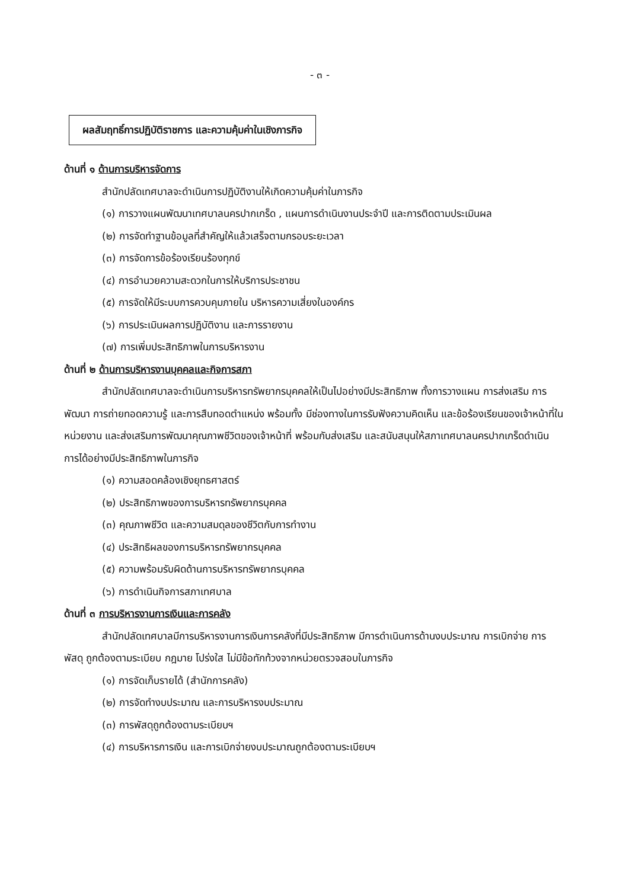- ๓ -
ผลสัมฤทธิ์การปฏิบัติราชการ และความคุ้มค่าในเชิงภารกิจ
ด้านที่ ๑ ด้านการบริหารจัดการ
สำนักปลัดเทศบาลจะดำเนินการปฏิบัติงานให้เกิดความคุ้มค่าในภารกิจ
(๑) การวางแผนพัฒนาเทศบาลนครปากเกร็ด , แผนการดำเนินงานประจำปี และการติดตามประเมินผล
(๒) การจัดทำฐานข้อมูลที่สำคัญให้แล้วเสร็จตามกรอบระยะเวลา
(๓) การจัดการข้อร้องเรียนร้องทุกข์
(๔) การอำนวยความสะดวกในการให้บริการประชาชน
(๕) การจัดให้มีระบบการควบคุมภายใน บริหารความเสี่ยงในองค์กร
(๖) การประเมินผลการปฏิบัติงาน และการรายงาน
(๗) การเพิ่มประสิทธิภาพในการบริหารงาน
ด้านที่ ๒ ด้านการบริหารงานบุคคลและกิจการสภา
สำนักปลัดเทศบาลจะดำเนินการบริหารทรัพยากรบุคคลให้เป็นไปอย่างมีประสิทธิภาพ ทั้งการวางแผน การส่งเสริม การพัฒนา การถ่ายทอดความรู้ และการสืบทอดตำแหน่ง พร้อมทั้ง มีช่องทางในการรับฟังความคิดเห็น และข้อร้องเรียนของเจ้าหน้าที่ในหน่วยงาน และส่งเสริมการพัฒนาคุณภาพชีวิตของเจ้าหน้าที่ พร้อมกับส่งเสริม และสนับสนุนให้สภาเทศบาลนครปากเกร็ดดำเนินการได้อย่างมีประสิทธิภาพในภารกิจ
(๑) ความสอดคล้องเชิงยุทธศาสตร์
(๒) ประสิทธิภาพของการบริหารทรัพยากรบุคคล
(๓) คุณภาพชีวิต และความสมดุลของชีวิตกับการทำงาน
(๔) ประสิทธิผลของการบริหารทรัพยากรบุคคล
(๕) ความพร้อมรับผิดด้านการบริหารทรัพยากรบุคคล
(๖) การดำเนินกิจการสภาเทศบาล
ด้านที่ ๓ การบริหารงานการเงินและการคลัง
สำนักปลัดเทศบาลมีการบริหารงานการเงินการคลังที่มีประสิทธิภาพ มีการดำเนินการด้านงบประมาณ การเบิกจ่าย การพัสดุ ถูกต้องตามระเบียบ กฎมาย โปร่งใส ไม่มีข้อทักท้วงจากหน่วยตรวจสอบในภารกิจ
(๑) การจัดเก็บรายได้ (สำนักการคลัง)
(๒) การจัดทำงบประมาณ และการบริหารงบประมาณ
(๓) การพัสดุถูกต้องตามระเบียบฯ
(๔) การบริหารการเงิน และการเบิกจ่ายงบประมาณถูกต้องตามระเบียบฯ